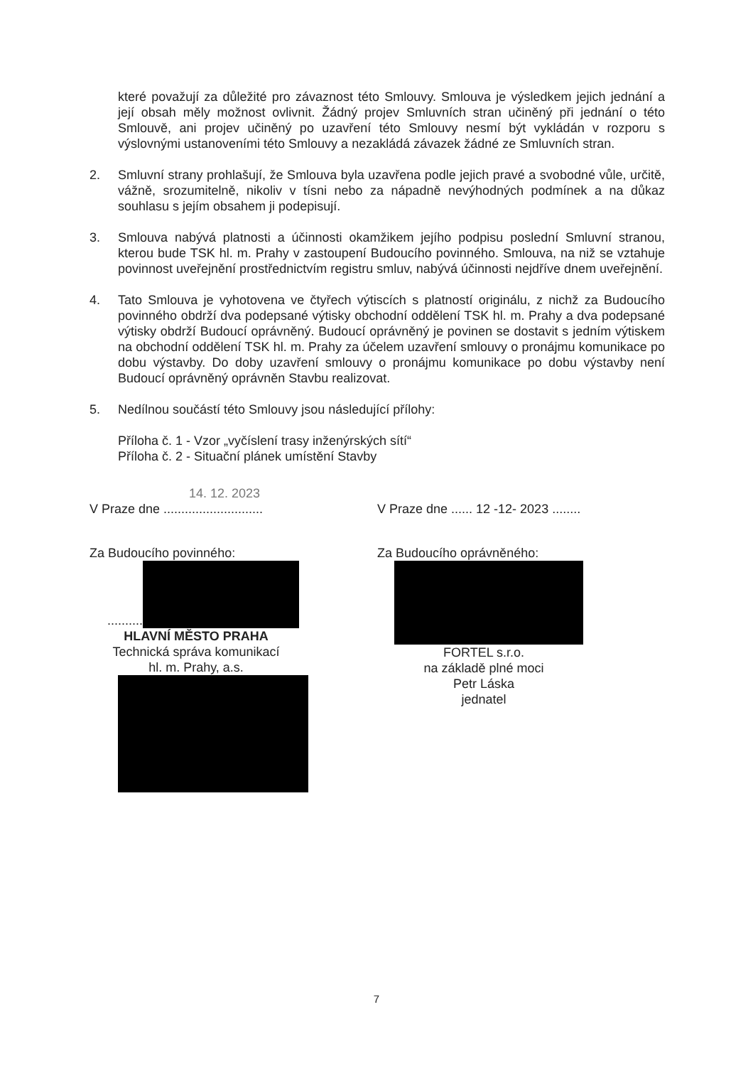které považují za důležité pro závaznost této Smlouvy. Smlouva je výsledkem jejich jednání a její obsah měly možnost ovlivnit. Žádný projev Smluvních stran učiněný při jednání o této Smlouvě, ani projev učiněný po uzavření této Smlouvy nesmí být vykládán v rozporu s výslovnými ustanoveními této Smlouvy a nezakládá závazek žádné ze Smluvních stran.
2. Smluvní strany prohlašují, že Smlouva byla uzavřena podle jejich pravé a svobodné vůle, určitě, vážně, srozumitelně, nikoliv v tísni nebo za nápadně nevýhodných podmínek a na důkaz souhlasu s jejím obsahem ji podepisují.
3. Smlouva nabývá platnosti a účinnosti okamžikem jejího podpisu poslední Smluvní stranou, kterou bude TSK hl. m. Prahy v zastoupení Budoucího povinného. Smlouva, na niž se vztahuje povinnost uveřejnění prostřednictvím registru smluv, nabývá účinnosti nejdříve dnem uveřejnění.
4. Tato Smlouva je vyhotovena ve čtyřech výtiscích s platností originálu, z nichž za Budoucího povinného obdrží dva podepsané výtisky obchodní oddělení TSK hl. m. Prahy a dva podepsané výtisky obdrží Budoucí oprávněný. Budoucí oprávněný je povinen se dostavit s jedním výtiskem na obchodní oddělení TSK hl. m. Prahy za účelem uzavření smlouvy o pronájmu komunikace po dobu výstavby. Do doby uzavření smlouvy o pronájmu komunikace po dobu výstavby není Budoucí oprávněný oprávněn Stavbu realizovat.
5. Nedílnou součástí této Smlouvy jsou následující přílohy:
Příloha č. 1 - Vzor „vyčíslení trasy inženýrských sítí“
Příloha č. 2 - Situační plánek umístění Stavby
14. 12. 2023
V Praze dne ............................
Za Budoucího povinného:
..........
HLAVNÍ MĚSTO PRAHA
Technická správa komunikací
hl. m. Prahy, a.s.
V Praze dne ...... 12 -12- 2023 ........
Za Budoucího oprávněného:
FORTEL s.r.o.
na základě plné moci
Petr Láska
jednatel
7